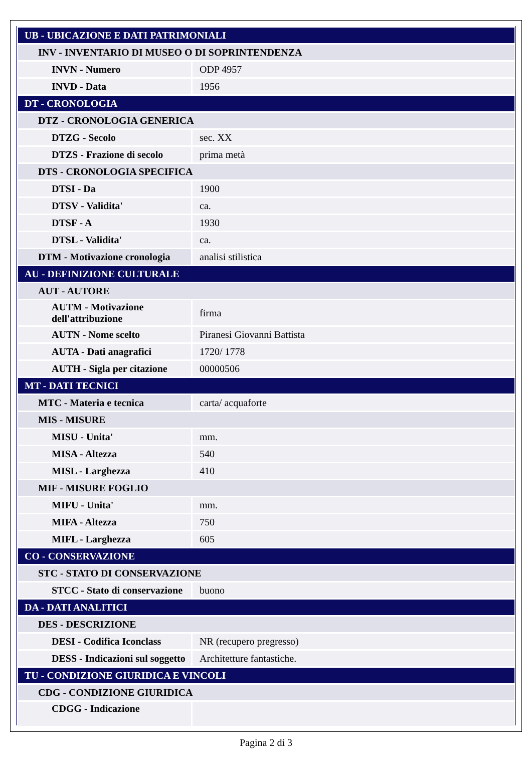| UB - UBICAZIONE E DATI PATRIMONIALI | |
| INV - INVENTARIO DI MUSEO O DI SOPRINTENDENZA | |
| INVN - Numero | ODP 4957 |
| INVD - Data | 1956 |
| DT - CRONOLOGIA | |
| DTZ - CRONOLOGIA GENERICA | |
| DTZG - Secolo | sec. XX |
| DTZS - Frazione di secolo | prima metà |
| DTS - CRONOLOGIA SPECIFICA | |
| DTSI - Da | 1900 |
| DTSV - Validita' | ca. |
| DTSF - A | 1930 |
| DTSL - Validita' | ca. |
| DTM - Motivazione cronologia | analisi stilistica |
| AU - DEFINIZIONE CULTURALE | |
| AUT - AUTORE | |
| AUTM - Motivazione dell'attribuzione | firma |
| AUTN - Nome scelto | Piranesi Giovanni Battista |
| AUTA - Dati anagrafici | 1720/ 1778 |
| AUTH - Sigla per citazione | 00000506 |
| MT - DATI TECNICI | |
| MTC - Materia e tecnica | carta/ acquaforte |
| MIS - MISURE | |
| MISU - Unita' | mm. |
| MISA - Altezza | 540 |
| MISL - Larghezza | 410 |
| MIF - MISURE FOGLIO | |
| MIFU - Unita' | mm. |
| MIFA - Altezza | 750 |
| MIFL - Larghezza | 605 |
| CO - CONSERVAZIONE | |
| STC - STATO DI CONSERVAZIONE | |
| STCC - Stato di conservazione | buono |
| DA - DATI ANALITICI | |
| DES - DESCRIZIONE | |
| DESI - Codifica Iconclass | NR (recupero pregresso) |
| DESS - Indicazioni sul soggetto | Architetture fantastiche. |
| TU - CONDIZIONE GIURIDICA E VINCOLI | |
| CDG - CONDIZIONE GIURIDICA | |
| CDGG - Indicazione | |
Pagina 2 di 3